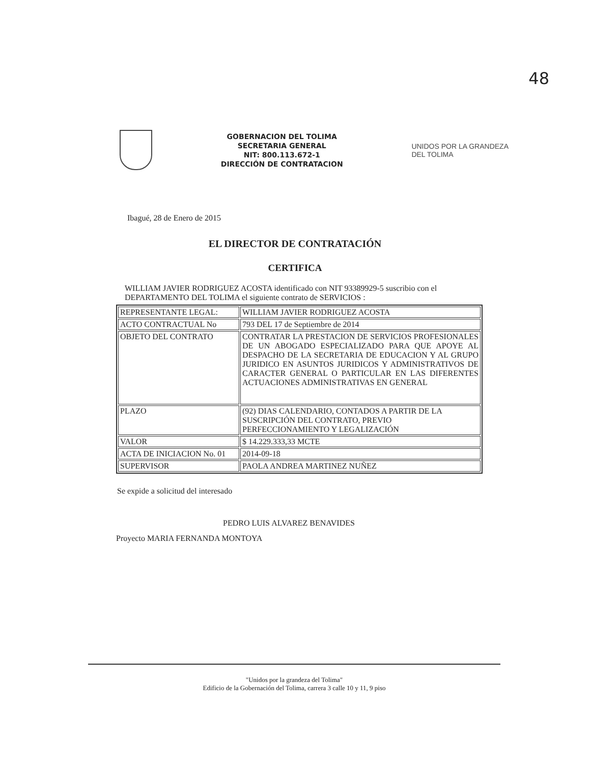48
GOBERNACION DEL TOLIMA
SECRETARIA GENERAL
NIT: 800.113.672-1
DIRECCIÓN DE CONTRATACION
UNIDOS POR LA GRANDEZA
DEL TOLIMA
Ibagué, 28 de Enero de 2015
EL DIRECTOR DE CONTRATACIÓN
CERTIFICA
WILLIAM JAVIER RODRIGUEZ ACOSTA identificado con NIT 93389929-5 suscribio con el DEPARTAMENTO DEL TOLIMA el siguiente contrato de SERVICIOS :
| REPRESENTANTE LEGAL: | WILLIAM JAVIER RODRIGUEZ ACOSTA |
| ACTO CONTRACTUAL No | 793 DEL 17 de Septiembre de 2014 |
| OBJETO DEL CONTRATO | CONTRATAR LA PRESTACION DE SERVICIOS PROFESIONALES DE UN ABOGADO ESPECIALIZADO PARA QUE APOYE AL DESPACHO DE LA SECRETARIA DE EDUCACION Y AL GRUPO JURIDICO EN ASUNTOS JURIDICOS Y ADMINISTRATIVOS DE CARACTER GENERAL O PARTICULAR EN LAS DIFERENTES ACTUACIONES ADMINISTRATIVAS EN GENERAL |
| PLAZO | (92) DIAS CALENDARIO, CONTADOS A PARTIR DE LA SUSCRIPCIÓN DEL CONTRATO, PREVIO PERFECCIONAMIENTO Y LEGALIZACIÓN |
| VALOR | $ 14.229.333,33 MCTE |
| ACTA DE INICIACION No. 01 | 2014-09-18 |
| SUPERVISOR | PAOLA ANDREA MARTINEZ NUÑEZ |
Se expide a solicitud del interesado
PEDRO LUIS ALVAREZ BENAVIDES
Proyecto MARIA FERNANDA MONTOYA
"Unidos por la grandeza del Tolima"
Edificio de la Gobernación del Tolima, carrera 3 calle 10 y 11, 9 piso